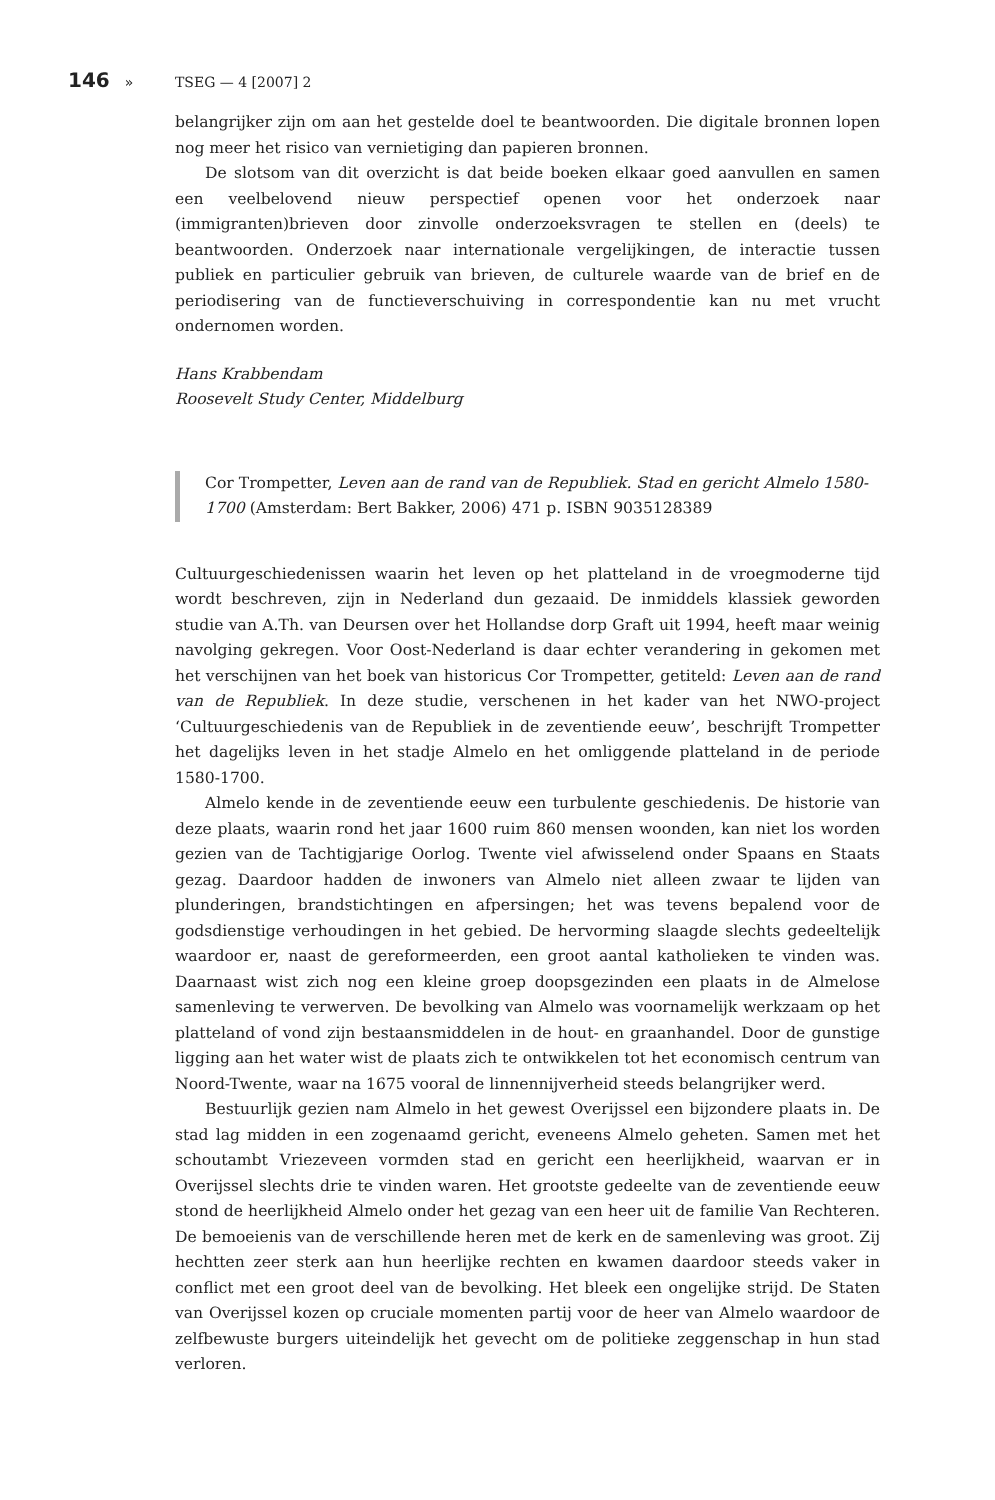146 » TSEG — 4 [2007] 2
belangrijker zijn om aan het gestelde doel te beantwoorden. Die digitale bronnen lopen nog meer het risico van vernietiging dan papieren bronnen.
De slotsom van dit overzicht is dat beide boeken elkaar goed aanvullen en samen een veelbelovend nieuw perspectief openen voor het onderzoek naar (immigranten)brieven door zinvolle onderzoeksvragen te stellen en (deels) te beantwoorden. Onderzoek naar internationale vergelijkingen, de interactie tussen publiek en particulier gebruik van brieven, de culturele waarde van de brief en de periodisering van de functieverschuiving in correspondentie kan nu met vrucht ondernomen worden.
Hans Krabbendam
Roosevelt Study Center, Middelburg
Cor Trompetter, Leven aan de rand van de Republiek. Stad en gericht Almelo 1580-1700 (Amsterdam: Bert Bakker, 2006) 471 p. ISBN 9035128389
Cultuurgeschiedenissen waarin het leven op het platteland in de vroegmoderne tijd wordt beschreven, zijn in Nederland dun gezaaid. De inmiddels klassiek geworden studie van A.Th. van Deursen over het Hollandse dorp Graft uit 1994, heeft maar weinig navolging gekregen. Voor Oost-Nederland is daar echter verandering in gekomen met het verschijnen van het boek van historicus Cor Trompetter, getiteld: Leven aan de rand van de Republiek. In deze studie, verschenen in het kader van het NWO-project ‘Cultuurgeschiedenis van de Republiek in de zeventiende eeuw’, beschrijft Trompetter het dagelijks leven in het stadje Almelo en het omliggende platteland in de periode 1580-1700.
Almelo kende in de zeventiende eeuw een turbulente geschiedenis. De historie van deze plaats, waarin rond het jaar 1600 ruim 860 mensen woonden, kan niet los worden gezien van de Tachtigjarige Oorlog. Twente viel afwisselend onder Spaans en Staats gezag. Daardoor hadden de inwoners van Almelo niet alleen zwaar te lijden van plunderingen, brandstichtingen en afpersingen; het was tevens bepalend voor de godsdienstige verhoudingen in het gebied. De hervorming slaagde slechts gedeeltelijk waardoor er, naast de gereformeerden, een groot aantal katholieken te vinden was. Daarnaast wist zich nog een kleine groep doopsgezinden een plaats in de Almelose samenleving te verwerven. De bevolking van Almelo was voornamelijk werkzaam op het platteland of vond zijn bestaansmiddelen in de hout- en graanhandel. Door de gunstige ligging aan het water wist de plaats zich te ontwikkelen tot het economisch centrum van Noord-Twente, waar na 1675 vooral de linnennijverheid steeds belangrijker werd.
Bestuurlijk gezien nam Almelo in het gewest Overijssel een bijzondere plaats in. De stad lag midden in een zogenaamd gericht, eveneens Almelo geheten. Samen met het schoutambt Vriezeveen vormden stad en gericht een heerlijkheid, waarvan er in Overijssel slechts drie te vinden waren. Het grootste gedeelte van de zeventiende eeuw stond de heerlijkheid Almelo onder het gezag van een heer uit de familie Van Rechteren. De bemoeienis van de verschillende heren met de kerk en de samenleving was groot. Zij hechtten zeer sterk aan hun heerlijke rechten en kwamen daardoor steeds vaker in conflict met een groot deel van de bevolking. Het bleek een ongelijke strijd. De Staten van Overijssel kozen op cruciale momenten partij voor de heer van Almelo waardoor de zelfbewuste burgers uiteindelijk het gevecht om de politieke zeggenschap in hun stad verloren.